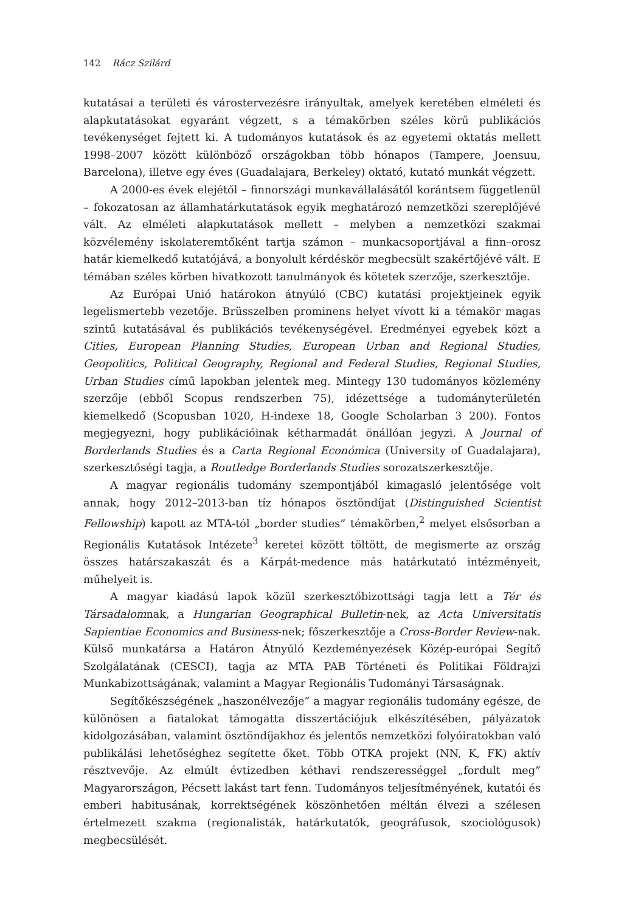142 Rácz Szilárd
kutatásai a területi és várostervezésre irányultak, amelyek keretében elméleti és alapkutatásokat egyaránt végzett, s a témakörben széles körű publikációs tevékenységet fejtett ki. A tudományos kutatások és az egyetemi oktatás mellett 1998–2007 között különböző országokban több hónapos (Tampere, Joensuu, Barcelona), illetve egy éves (Guadalajara, Berkeley) oktató, kutató munkát végzett.
A 2000-es évek elejétől – finnországi munkavállalásától korántsem függetlenül – fokozatosan az államhatárkutatások egyik meghatározó nemzetközi szereplőjévé vált. Az elméleti alapkutatások mellett – melyben a nemzetközi szakmai közvélemény iskolateremtőként tartja számon – munkacsoportjával a finn–orosz határ kiemelkedő kutatójává, a bonyolult kérdéskör megbecsült szakértőjévé vált. E témában széles körben hivatkozott tanulmányok és kötetek szerzője, szerkesztője.
Az Európai Unió határokon átnyúló (CBC) kutatási projektjeinek egyik legelismertebb vezetője. Brüsszelben prominens helyet vívott ki a témakör magas szintű kutatásával és publikációs tevékenységével. Eredményei egyebek közt a Cities, European Planning Studies, European Urban and Regional Studies, Geopolitics, Political Geography, Regional and Federal Studies, Regional Studies, Urban Studies című lapokban jelentek meg. Mintegy 130 tudományos közlemény szerzője (ebből Scopus rendszerben 75), idézettsége a tudományterületén kiemelkedő (Scopusban 1020, H-indexe 18, Google Scholarban 3 200). Fontos megjegyezni, hogy publikációinak kétharmadát önállóan jegyzi. A Journal of Borderlands Studies és a Carta Regional Económica (University of Guadalajara), szerkesztőségi tagja, a Routledge Borderlands Studies sorozatszerkesztője.
A magyar regionális tudomány szempontjából kimagasló jelentősége volt annak, hogy 2012–2013-ban tíz hónapos ösztöndíjat (Distinguished Scientist Fellowship) kapott az MTA-tól „border studies” témakörben,<sup>2</sup> melyet elsősorban a Regionális Kutatások Intézete<sup>3</sup> keretei között töltött, de megismerte az ország összes határszakaszát és a Kárpát-medence más határkutató intézményeit, műhelyeit is.
A magyar kiadású lapok közül szerkesztőbizottsági tagja lett a Tér és Társadalomnak, a Hungarian Geographical Bulletin-nek, az Acta Universitatis Sapientiae Economics and Business-nek; főszerkesztője a Cross-Border Review-nak. Külső munkatársa a Határon Átnyúló Kezdeményezések Közép-európai Segítő Szolgálatának (CESCI), tagja az MTA PAB Történeti és Politikai Földrajzi Munkabizottságának, valamint a Magyar Regionális Tudományi Társaságnak.
Segítőkészségének „haszonélvezője” a magyar regionális tudomány egésze, de különösen a fiatalokat támogatta disszertációjuk elkészítésében, pályázatok kidolgozásában, valamint ösztöndíjakhoz és jelentős nemzetközi folyóiratokban való publikálási lehetőséghez segítette őket. Több OTKA projekt (NN, K, FK) aktív résztvevője. Az elmúlt évtizedben kéthavi rendszerességgel „fordult meg” Magyarországon, Pécsett lakást tart fenn. Tudományos teljesítményének, kutatói és emberi habitusának, korrektségének köszönhetően méltán élvezi a szélesen értelmezett szakma (regionalisták, határkutatók, geográfusok, szociológusok) megbecsülését.